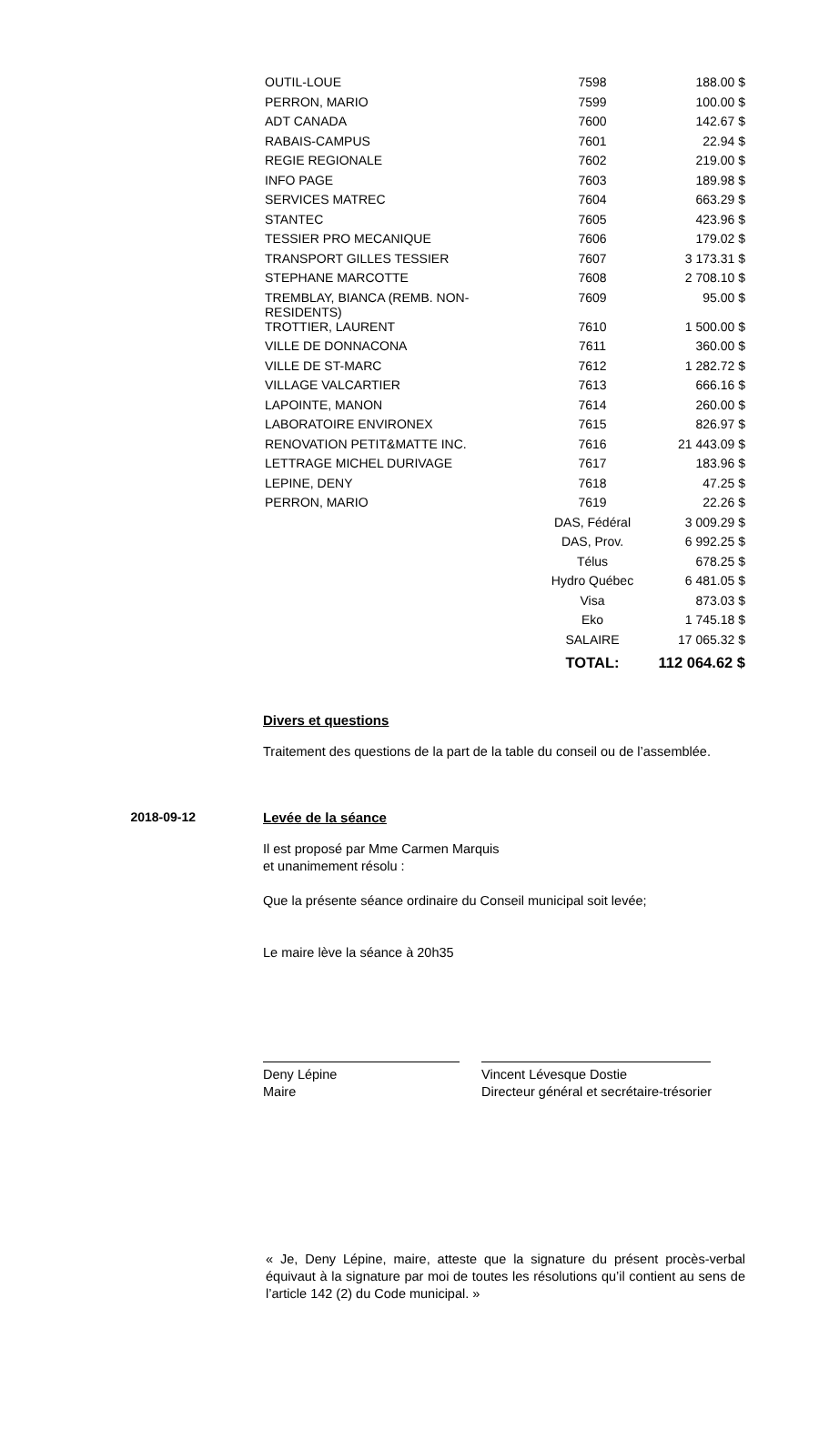| OUTIL-LOUE | 7598 | 188.00 $ |
| PERRON, MARIO | 7599 | 100.00 $ |
| ADT CANADA | 7600 | 142.67 $ |
| RABAIS-CAMPUS | 7601 | 22.94 $ |
| REGIE REGIONALE | 7602 | 219.00 $ |
| INFO PAGE | 7603 | 189.98 $ |
| SERVICES MATREC | 7604 | 663.29 $ |
| STANTEC | 7605 | 423.96 $ |
| TESSIER PRO MECANIQUE | 7606 | 179.02 $ |
| TRANSPORT GILLES TESSIER | 7607 | 3 173.31 $ |
| STEPHANE MARCOTTE | 7608 | 2 708.10 $ |
| TREMBLAY, BIANCA (REMB. NON- RESIDENTS) | 7609 | 95.00 $ |
| TROTTIER, LAURENT | 7610 | 1 500.00 $ |
| VILLE DE DONNACONA | 7611 | 360.00 $ |
| VILLE DE ST-MARC | 7612 | 1 282.72 $ |
| VILLAGE VALCARTIER | 7613 | 666.16 $ |
| LAPOINTE, MANON | 7614 | 260.00 $ |
| LABORATOIRE ENVIRONEX | 7615 | 826.97 $ |
| RENOVATION PETIT&MATTE INC. | 7616 | 21 443.09 $ |
| LETTRAGE MICHEL DURIVAGE | 7617 | 183.96 $ |
| LEPINE, DENY | 7618 | 47.25 $ |
| PERRON, MARIO | 7619 | 22.26 $ |
| | DAS, Fédéral | 3 009.29 $ |
| | DAS, Prov. | 6 992.25 $ |
| | Télus | 678.25 $ |
| | Hydro Québec | 6 481.05 $ |
| | Visa | 873.03 $ |
| | Eko | 1 745.18 $ |
| | SALAIRE | 17 065.32 $ |
| | TOTAL: | 112 064.62 $ |
Divers et questions
Traitement des questions de la part de la table du conseil ou de l’assemblée.
2018-09-12 Levée de la séance
Il est proposé par Mme Carmen Marquis
et unanimement résolu :
Que la présente séance ordinaire du Conseil municipal soit levée;
Le maire lève la séance à 20h35
Deny Lépine
Maire
Vincent Lévesque Dostie
Directeur général et secrétaire-trésorier
« Je, Deny Lépine, maire, atteste que la signature du présent procès-verbal équivaut à la signature par moi de toutes les résolutions qu’il contient au sens de l’article 142 (2) du Code municipal. »